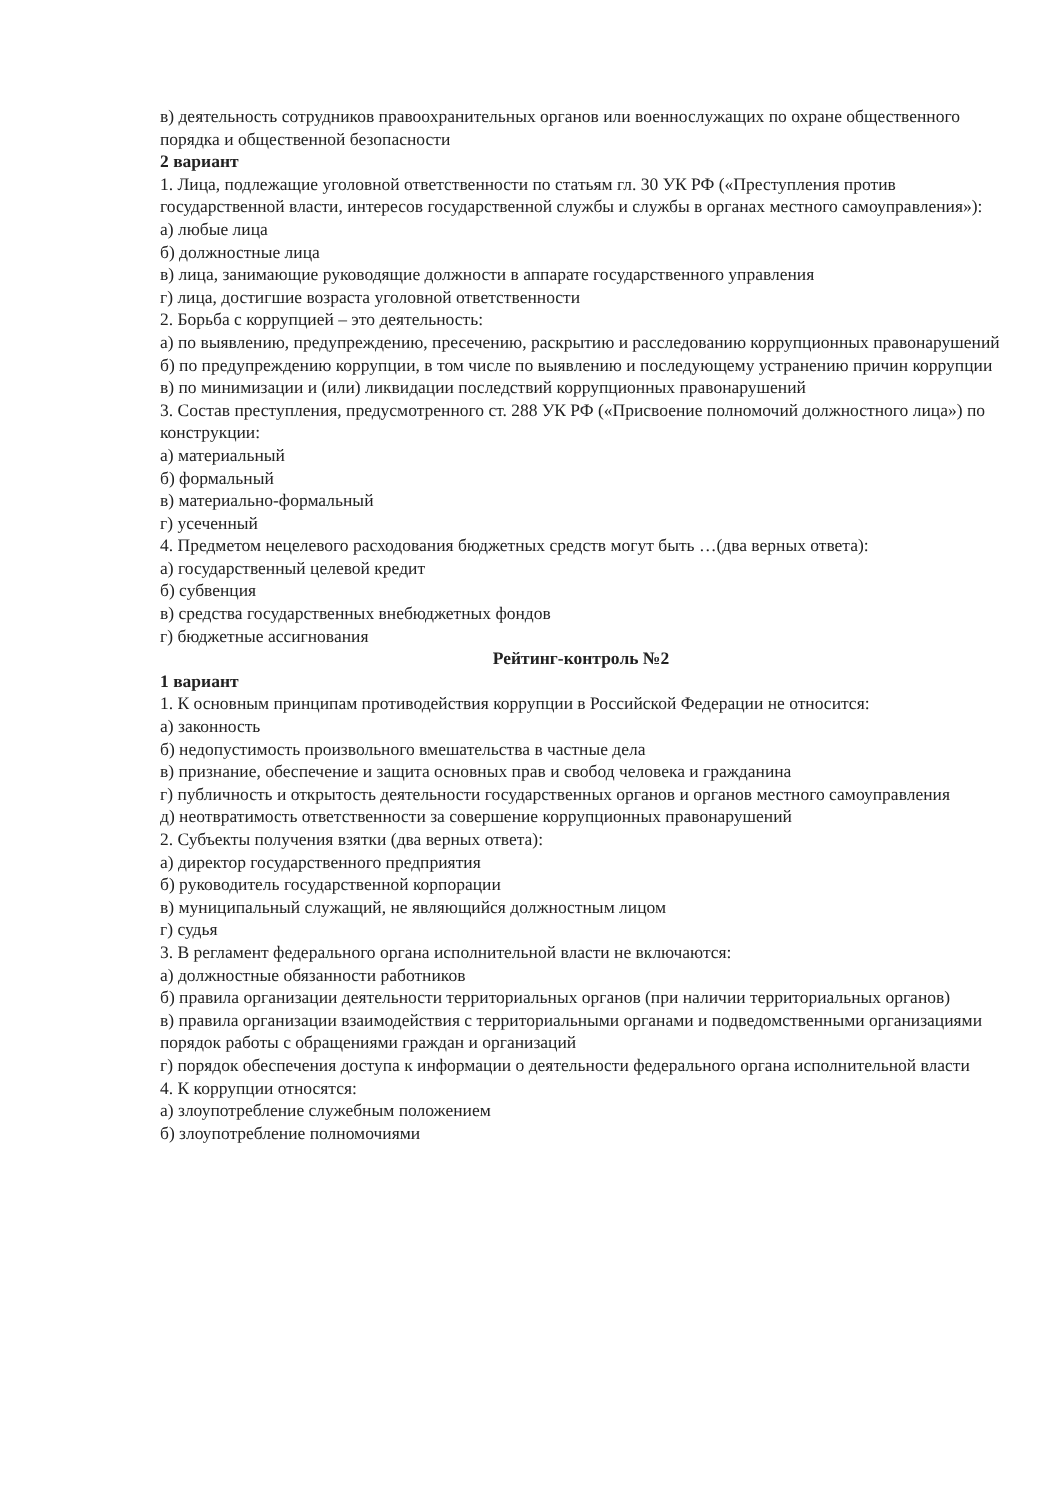в) деятельность сотрудников правоохранительных органов или военнослужащих по охране общественного порядка и общественной безопасности
2 вариант
1. Лица, подлежащие уголовной ответственности по статьям гл. 30 УК РФ («Преступления против государственной власти, интересов государственной службы и службы в органах местного самоуправления»):
а) любые лица
б) должностные лица
в) лица, занимающие руководящие должности в аппарате государственного управления
г) лица, достигшие возраста уголовной ответственности
2. Борьба с коррупцией – это деятельность:
а) по выявлению, предупреждению, пресечению, раскрытию и расследованию коррупционных правонарушений
б) по предупреждению коррупции, в том числе по выявлению и последующему устранению причин коррупции
в) по минимизации и (или) ликвидации последствий коррупционных правонарушений
3. Состав преступления, предусмотренного ст. 288 УК РФ («Присвоение полномочий должностного лица») по конструкции:
а) материальный
б) формальный
в) материально-формальный
г) усеченный
4. Предметом нецелевого расходования бюджетных средств могут быть …(два верных ответа):
а) государственный целевой кредит
б) субвенция
в) средства государственных внебюджетных фондов
г) бюджетные ассигнования
Рейтинг-контроль №2
1 вариант
1. К основным принципам противодействия коррупции в Российской Федерации не относится:
а) законность
б) недопустимость произвольного вмешательства в частные дела
в) признание, обеспечение и защита основных прав и свобод человека и гражданина
г) публичность и открытость деятельности государственных органов и органов местного самоуправления
д) неотвратимость ответственности за совершение коррупционных правонарушений
2. Субъекты получения взятки (два верных ответа):
а) директор государственного предприятия
б) руководитель государственной корпорации
в) муниципальный служащий, не являющийся должностным лицом
г) судья
3. В регламент федерального органа исполнительной власти не включаются:
а) должностные обязанности работников
б) правила организации деятельности территориальных органов (при наличии территориальных органов)
в) правила организации взаимодействия с территориальными органами и подведомственными организациями порядок работы с обращениями граждан и организаций
г) порядок обеспечения доступа к информации о деятельности федерального органа исполнительной власти
4. К коррупции относятся:
а) злоупотребление служебным положением
б) злоупотребление полномочиями